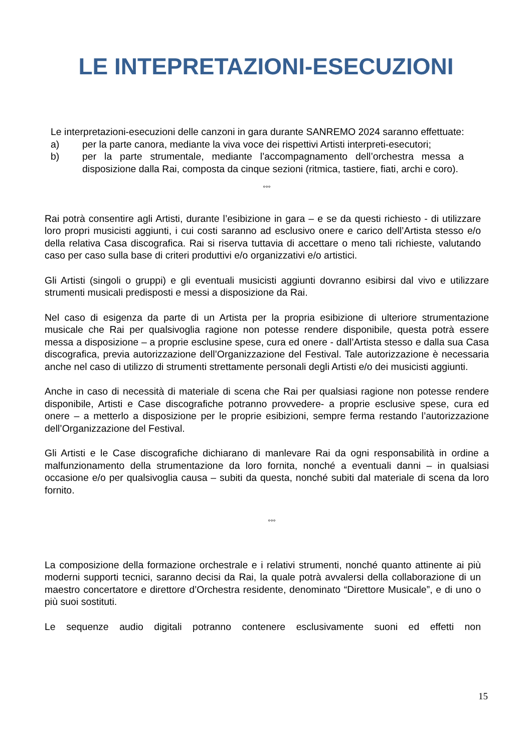LE INTEPRETAZIONI-ESECUZIONI
Le interpretazioni-esecuzioni delle canzoni in gara durante SANREMO 2024 saranno effettuate:
a) per la parte canora, mediante la viva voce dei rispettivi Artisti interpreti-esecutori;
b) per la parte strumentale, mediante l’accompagnamento dell’orchestra messa a disposizione dalla Rai, composta da cinque sezioni (ritmica, tastiere, fiati, archi e coro).
°°°
Rai potrà consentire agli Artisti, durante l’esibizione in gara – e se da questi richiesto - di utilizzare loro propri musicisti aggiunti, i cui costi saranno ad esclusivo onere e carico dell’Artista stesso e/o della relativa Casa discografica. Rai si riserva tuttavia di accettare o meno tali richieste, valutando caso per caso sulla base di criteri produttivi e/o organizzativi e/o artistici.
Gli Artisti (singoli o gruppi) e gli eventuali musicisti aggiunti dovranno esibirsi dal vivo e utilizzare strumenti musicali predisposti e messi a disposizione da Rai.
Nel caso di esigenza da parte di un Artista per la propria esibizione di ulteriore strumentazione musicale che Rai per qualsivoglia ragione non potesse rendere disponibile, questa potrà essere messa a disposizione – a proprie esclusine spese, cura ed onere - dall’Artista stesso e dalla sua Casa discografica, previa autorizzazione dell’Organizzazione del Festival. Tale autorizzazione è necessaria anche nel caso di utilizzo di strumenti strettamente personali degli Artisti e/o dei musicisti aggiunti.
Anche in caso di necessità di materiale di scena che Rai per qualsiasi ragione non potesse rendere disponibile, Artisti e Case discografiche potranno provvedere- a proprie esclusive spese, cura ed onere – a metterlo a disposizione per le proprie esibizioni, sempre ferma restando l’autorizzazione dell’Organizzazione del Festival.
Gli Artisti e le Case discografiche dichiarano di manlevare Rai da ogni responsabilità in ordine a malfunzionamento della strumentazione da loro fornita, nonché a eventuali danni – in qualsiasi occasione e/o per qualsivoglia causa – subiti da questa, nonché subiti dal materiale di scena da loro fornito.
°°°
La composizione della formazione orchestrale e i relativi strumenti, nonché quanto attinente ai più moderni supporti tecnici, saranno decisi da Rai, la quale potrà avvalersi della collaborazione di un maestro concertatore e direttore d’Orchestra residente, denominato “Direttore Musicale”, e di uno o più suoi sostituti.
Le sequenze audio digitali potranno contenere esclusivamente suoni ed effetti non
15